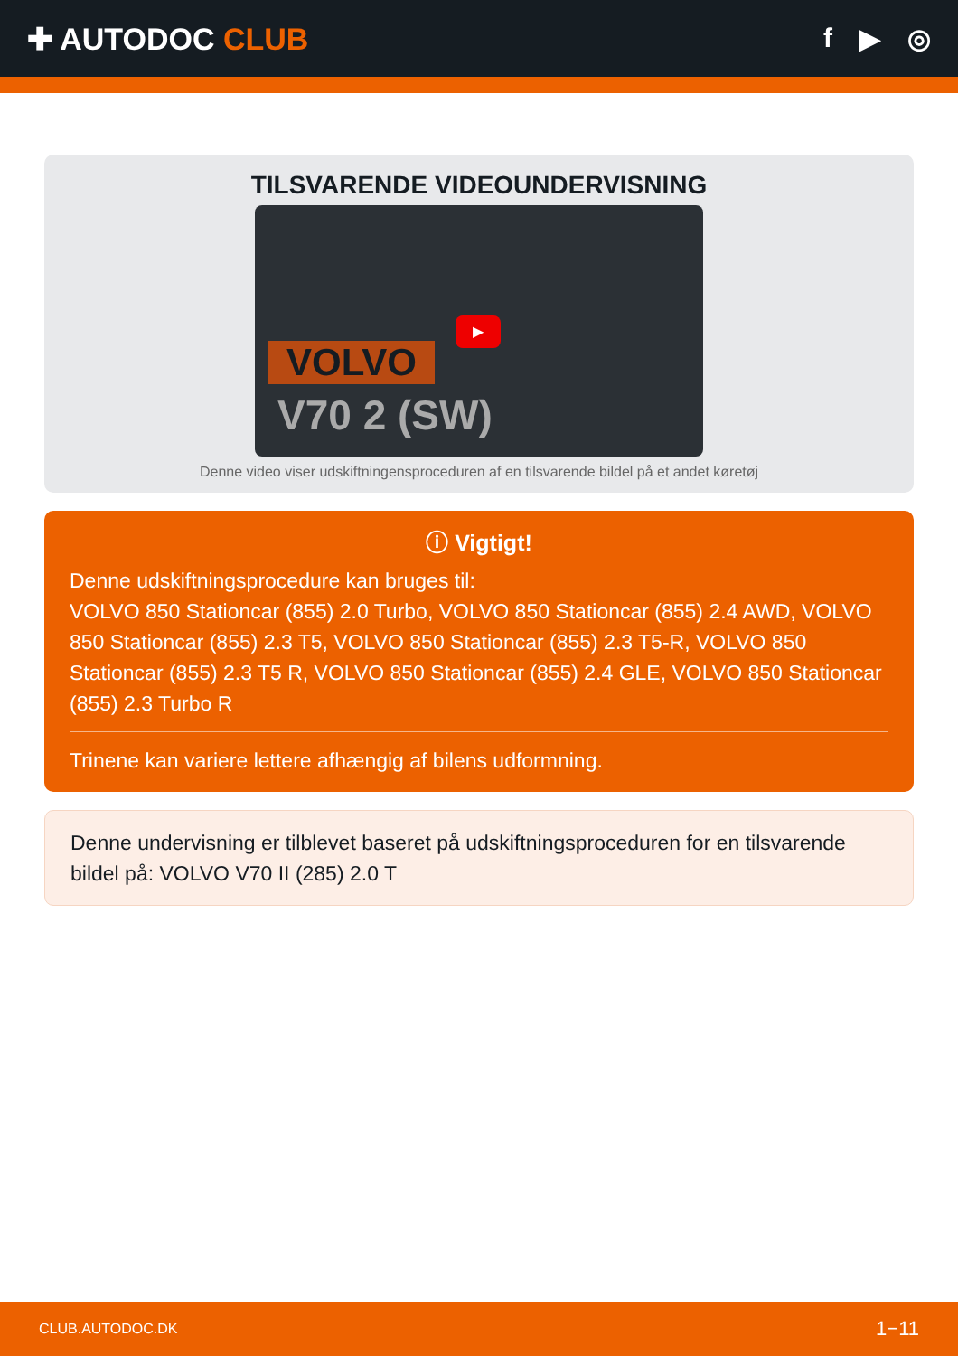✚ AUTODOC CLUB f ▶ ◎
TILSVARENDE VIDEOUNDERVISNING
VOLVO
V70 2 (SW)
▶
Denne video viser udskiftningensproceduren af en tilsvarende bildel på et andet køretøj
ⓘ Vigtigt!
Denne udskiftningsprocedure kan bruges til:
VOLVO 850 Stationcar (855) 2.0 Turbo, VOLVO 850 Stationcar (855) 2.4 AWD, VOLVO 850 Stationcar (855) 2.3 T5, VOLVO 850 Stationcar (855) 2.3 T5-R, VOLVO 850 Stationcar (855) 2.3 T5 R, VOLVO 850 Stationcar (855) 2.4 GLE, VOLVO 850 Stationcar (855) 2.3 Turbo R
Trinene kan variere lettere afhængig af bilens udformning.
Denne undervisning er tilblevet baseret på udskiftningsproceduren for en tilsvarende bildel på: VOLVO V70 II (285) 2.0 T
CLUB.AUTODOC.DK 1−11